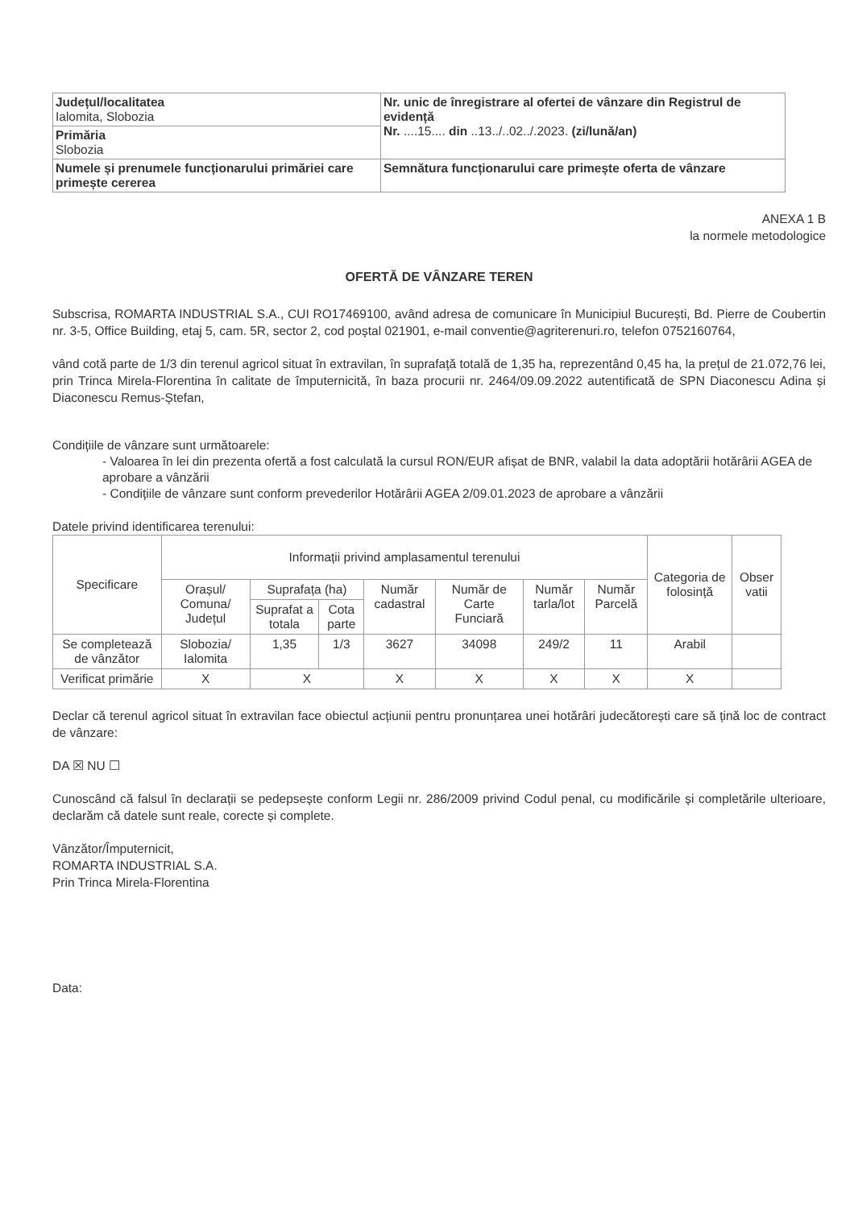| Județul/localitatea Ialomita, Slobozia | Nr. unic de înregistrare al ofertei de vânzare din Registrul de evidență Nr. ....15.... din ..13../..02../.2023. (zi/lună/an) |
| Primăria Slobozia | |
| Numele și prenumele funcționarului primăriei care primește cererea | Semnătura funcționarului care primește oferta de vânzare |
ANEXA 1 B
la normele metodologice
OFERTĂ DE VÂNZARE TEREN
Subscrisa, ROMARTA INDUSTRIAL S.A., CUI RO17469100, având adresa de comunicare în Municipiul București, Bd. Pierre de Coubertin nr. 3-5, Office Building, etaj 5, cam. 5R, sector 2, cod poștal 021901, e-mail conventie@agriterenuri.ro, telefon 0752160764,
vând cotă parte de 1/3 din terenul agricol situat în extravilan, în suprafață totală de 1,35 ha, reprezentând 0,45 ha, la prețul de 21.072,76 lei, prin Trinca Mirela-Florentina în calitate de împuternicită, în baza procurii nr. 2464/09.09.2022 autentificată de SPN Diaconescu Adina și Diaconescu Remus-Ștefan,
Condițiile de vânzare sunt următoarele:
- Valoarea în lei din prezenta ofertă a fost calculată la cursul RON/EUR afișat de BNR, valabil la data adoptării hotărârii AGEA de aprobare a vânzării
- Condițiile de vânzare sunt conform prevederilor Hotărârii AGEA 2/09.01.2023 de aprobare a vânzării
Datele privind identificarea terenului:
| Specificare | Informații privind amplasamentul terenului | | | | | | | Categoria de folosință | Obser vatii |
| --- | --- | --- | --- | --- | --- | --- | --- | --- | --- |
| | Orașul/ Comuna/ Județul | Suprafața (ha) | | Număr cadastral | Număr de Carte Funciară | Număr tarla/lot | Număr Parcelă | | |
| | | Suprafat a totala | Cota parte | | | | | | |
| Se completează de vânzător | Slobozia/ Ialomita | 1,35 | 1/3 | 3627 | 34098 | 249/2 | 11 | Arabil | |
| Verificat primărie | X | X | | X | X | X | X | X | |
Declar că terenul agricol situat în extravilan face obiectul acțiunii pentru pronunțarea unei hotărâri judecătorești care să țină loc de contract de vânzare:
DA ☒ NU ☐
Cunoscând că falsul în declarații se pedepsește conform Legii nr. 286/2009 privind Codul penal, cu modificările și completările ulterioare, declarăm că datele sunt reale, corecte și complete.
Vânzător/Împuternicit,
ROMARTA INDUSTRIAL S.A.
Prin Trinca Mirela-Florentina
Data: